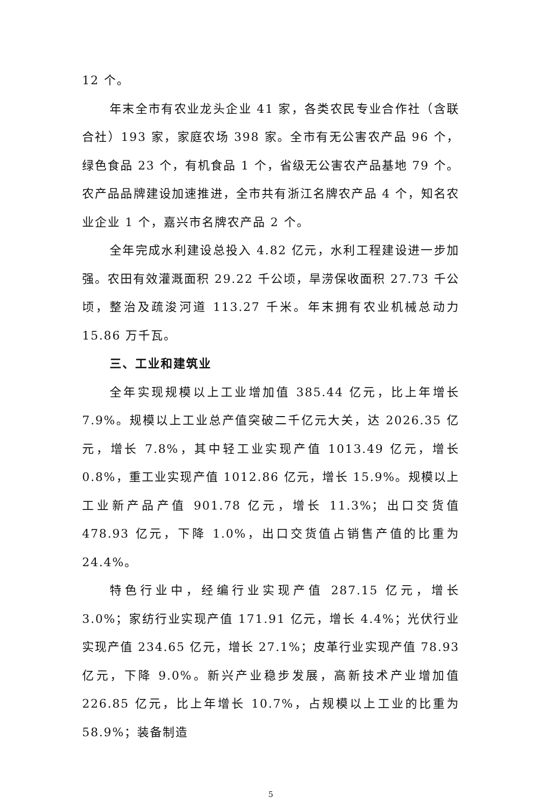12 个。
年末全市有农业龙头企业 41 家，各类农民专业合作社（含联合社）193 家，家庭农场 398 家。全市有无公害农产品 96 个，绿色食品 23 个，有机食品 1 个，省级无公害农产品基地 79 个。农产品品牌建设加速推进，全市共有浙江名牌农产品 4 个，知名农业企业 1 个，嘉兴市名牌农产品 2 个。
全年完成水利建设总投入 4.82 亿元，水利工程建设进一步加强。农田有效灌溉面积 29.22 千公顷，旱涝保收面积 27.73 千公顷，整治及疏浚河道 113.27 千米。年末拥有农业机械总动力 15.86 万千瓦。
三、工业和建筑业
全年实现规模以上工业增加值 385.44 亿元，比上年增长 7.9%。规模以上工业总产值突破二千亿元大关，达 2026.35 亿元，增长 7.8%，其中轻工业实现产值 1013.49 亿元，增长 0.8%，重工业实现产值 1012.86 亿元，增长 15.9%。规模以上工业新产品产值 901.78 亿元，增长 11.3%；出口交货值 478.93 亿元，下降 1.0%，出口交货值占销售产值的比重为 24.4%。
特色行业中，经编行业实现产值 287.15 亿元，增长 3.0%；家纺行业实现产值 171.91 亿元，增长 4.4%；光伏行业实现产值 234.65 亿元，增长 27.1%；皮革行业实现产值 78.93 亿元，下降 9.0%。新兴产业稳步发展，高新技术产业增加值 226.85 亿元，比上年增长 10.7%，占规模以上工业的比重为 58.9%；装备制造
5